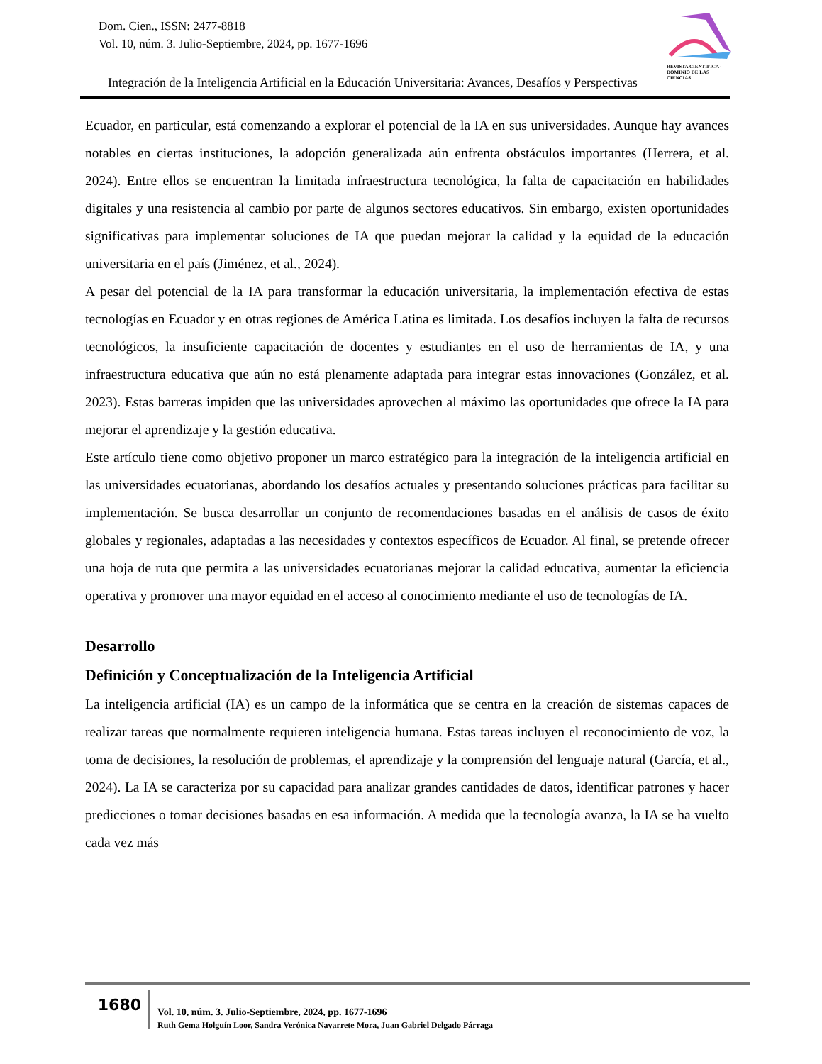Dom. Cien., ISSN: 2477-8818
Vol. 10, núm. 3. Julio-Septiembre, 2024, pp. 1677-1696
REVISTA CIENTIFICA · DOMINIO DE LAS CIENCIAS
Integración de la Inteligencia Artificial en la Educación Universitaria: Avances, Desafíos y Perspectivas
Ecuador, en particular, está comenzando a explorar el potencial de la IA en sus universidades. Aunque hay avances notables en ciertas instituciones, la adopción generalizada aún enfrenta obstáculos importantes (Herrera, et al. 2024). Entre ellos se encuentran la limitada infraestructura tecnológica, la falta de capacitación en habilidades digitales y una resistencia al cambio por parte de algunos sectores educativos. Sin embargo, existen oportunidades significativas para implementar soluciones de IA que puedan mejorar la calidad y la equidad de la educación universitaria en el país (Jiménez, et al., 2024).
A pesar del potencial de la IA para transformar la educación universitaria, la implementación efectiva de estas tecnologías en Ecuador y en otras regiones de América Latina es limitada. Los desafíos incluyen la falta de recursos tecnológicos, la insuficiente capacitación de docentes y estudiantes en el uso de herramientas de IA, y una infraestructura educativa que aún no está plenamente adaptada para integrar estas innovaciones (González, et al. 2023). Estas barreras impiden que las universidades aprovechen al máximo las oportunidades que ofrece la IA para mejorar el aprendizaje y la gestión educativa.
Este artículo tiene como objetivo proponer un marco estratégico para la integración de la inteligencia artificial en las universidades ecuatorianas, abordando los desafíos actuales y presentando soluciones prácticas para facilitar su implementación. Se busca desarrollar un conjunto de recomendaciones basadas en el análisis de casos de éxito globales y regionales, adaptadas a las necesidades y contextos específicos de Ecuador. Al final, se pretende ofrecer una hoja de ruta que permita a las universidades ecuatorianas mejorar la calidad educativa, aumentar la eficiencia operativa y promover una mayor equidad en el acceso al conocimiento mediante el uso de tecnologías de IA.
Desarrollo
Definición y Conceptualización de la Inteligencia Artificial
La inteligencia artificial (IA) es un campo de la informática que se centra en la creación de sistemas capaces de realizar tareas que normalmente requieren inteligencia humana. Estas tareas incluyen el reconocimiento de voz, la toma de decisiones, la resolución de problemas, el aprendizaje y la comprensión del lenguaje natural (García, et al., 2024). La IA se caracteriza por su capacidad para analizar grandes cantidades de datos, identificar patrones y hacer predicciones o tomar decisiones basadas en esa información. A medida que la tecnología avanza, la IA se ha vuelto cada vez más
1680
Vol. 10, núm. 3. Julio-Septiembre, 2024, pp. 1677-1696
Ruth Gema Holguín Loor, Sandra Verónica Navarrete Mora, Juan Gabriel Delgado Párraga